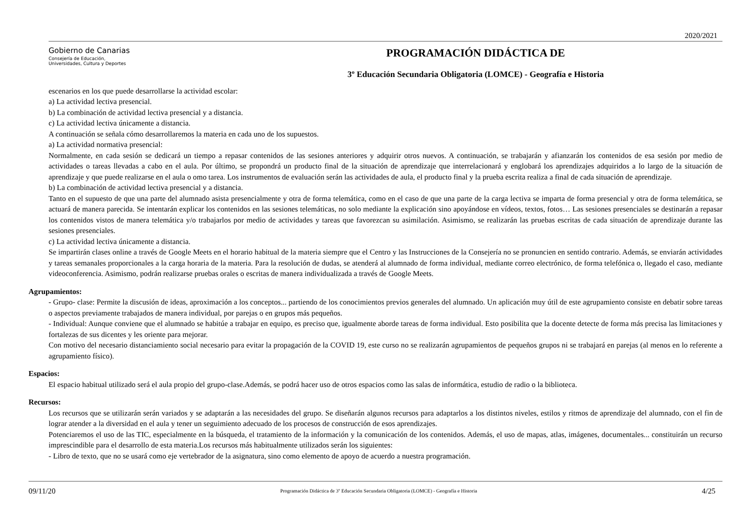2020/2021
Gobierno de Canarias
Consejería de Educación,
Universidades, Cultura y Deportes
PROGRAMACIÓN DIDÁCTICA DE
3º Educación Secundaria Obligatoria (LOMCE) - Geografía e Historia
escenarios en los que puede desarrollarse la actividad escolar:
a) La actividad lectiva presencial.
b) La combinación de actividad lectiva presencial y a distancia.
c) La actividad lectiva únicamente a distancia.
A continuación se señala cómo desarrollaremos la materia en cada uno de los supuestos.
a) La actividad normativa presencial:
Normalmente, en cada sesión se dedicará un tiempo a repasar contenidos de las sesiones anteriores y adquirir otros nuevos. A continuación, se trabajarán y afianzarán los contenidos de esa sesión por medio de actividades o tareas llevadas a cabo en el aula. Por último, se propondrá un producto final de la situación de aprendizaje que interrelacionará y englobará los aprendizajes adquiridos a lo largo de la situación de aprendizaje y que puede realizarse en el aula o omo tarea. Los instrumentos de evaluación serán las actividades de aula, el producto final y la prueba escrita realiza a final de cada situación de aprendizaje.
b) La combinación de actividad lectiva presencial y a distancia.
Tanto en el supuesto de que una parte del alumnado asista presencialmente y otra de forma telemática, como en el caso de que una parte de la carga lectiva se imparta de forma presencial y otra de forma telemática, se actuará de manera parecida. Se intentarán explicar los contenidos en las sesiones telemáticas, no solo mediante la explicación sino apoyándose en vídeos, textos, fotos… Las sesiones presenciales se destinarán a repasar los contenidos vistos de manera telemática y/o trabajarlos por medio de actividades y tareas que favorezcan su asimilación. Asimismo, se realizarán las pruebas escritas de cada situación de aprendizaje durante las sesiones presenciales.
c) La actividad lectiva únicamente a distancia.
Se impartirán clases online a través de Google Meets en el horario habitual de la materia siempre que el Centro y las Instrucciones de la Consejería no se pronuncien en sentido contrario. Además, se enviarán actividades y tareas semanales proporcionales a la carga horaria de la materia. Para la resolución de dudas, se atenderá al alumnado de forma individual, mediante correo electrónico, de forma telefónica o, llegado el caso, mediante videoconferencia. Asimismo, podrán realizarse pruebas orales o escritas de manera individualizada a través de Google Meets.
Agrupamientos:
- Grupo- clase: Permite la discusión de ideas, aproximación a los conceptos... partiendo de los conocimientos previos generales del alumnado. Un aplicación muy útil de este agrupamiento consiste en debatir sobre tareas o aspectos previamente trabajados de manera individual, por parejas o en grupos más pequeños.
- Individual: Aunque conviene que el alumnado se habitúe a trabajar en equipo, es preciso que, igualmente aborde tareas de forma individual. Esto posibilita que la docente detecte de forma más precisa las limitaciones y fortalezas de sus dicentes y les oriente para mejorar.
Con motivo del necesario distanciamiento social necesario para evitar la propagación de la COVID 19, este curso no se realizarán agrupamientos de pequeños grupos ni se trabajará en parejas (al menos en lo referente a agrupamiento físico).
Espacios:
El espacio habitual utilizado será el aula propio del grupo-clase.Además, se podrá hacer uso de otros espacios como las salas de informática, estudio de radio o la biblioteca.
Recursos:
Los recursos que se utilizarán serán variados y se adaptarán a las necesidades del grupo. Se diseñarán algunos recursos para adaptarlos a los distintos niveles, estilos y ritmos de aprendizaje del alumnado, con el fin de lograr atender a la diversidad en el aula y tener un seguimiento adecuado de los procesos de construcción de esos aprendizajes.
Potenciaremos el uso de las TIC, especialmente en la búsqueda, el tratamiento de la información y la comunicación de los contenidos. Además, el uso de mapas, atlas, imágenes, documentales... constituirán un recurso imprescindible para el desarrollo de esta materia.Los recursos más habitualmente utilizados serán los siguientes:
- Libro de texto, que no se usará como eje vertebrador de la asignatura, sino como elemento de apoyo de acuerdo a nuestra programación.
09/11/20 Programación Didáctica de 3º Educación Secundaria Obligatoria (LOMCE) - Geografía e Historia 4/25